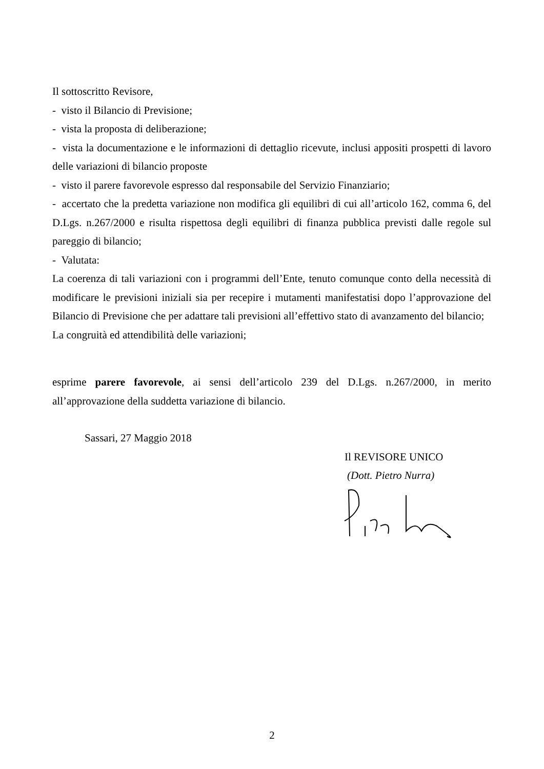Il sottoscritto Revisore,
- visto il Bilancio di Previsione;
- vista la proposta di deliberazione;
- vista la documentazione e le informazioni di dettaglio ricevute, inclusi appositi prospetti di lavoro delle variazioni di bilancio proposte
- visto il parere favorevole espresso dal responsabile del Servizio Finanziario;
- accertato che la predetta variazione non modifica gli equilibri di cui all’articolo 162, comma 6, del D.Lgs. n.267/2000 e risulta rispettosa degli equilibri di finanza pubblica previsti dalle regole sul pareggio di bilancio;
- Valutata:
La coerenza di tali variazioni con i programmi dell’Ente, tenuto comunque conto della necessità di modificare le previsioni iniziali sia per recepire i mutamenti manifestatisi dopo l’approvazione del Bilancio di Previsione che per adattare tali previsioni all’effettivo stato di avanzamento del bilancio;
La congruità ed attendibilità delle variazioni;
esprime parere favorevole, ai sensi dell’articolo 239 del D.Lgs. n.267/2000, in merito all’approvazione della suddetta variazione di bilancio.
Sassari, 27 Maggio 2018
Il REVISORE UNICO
(Dott. Pietro Nurra)
2